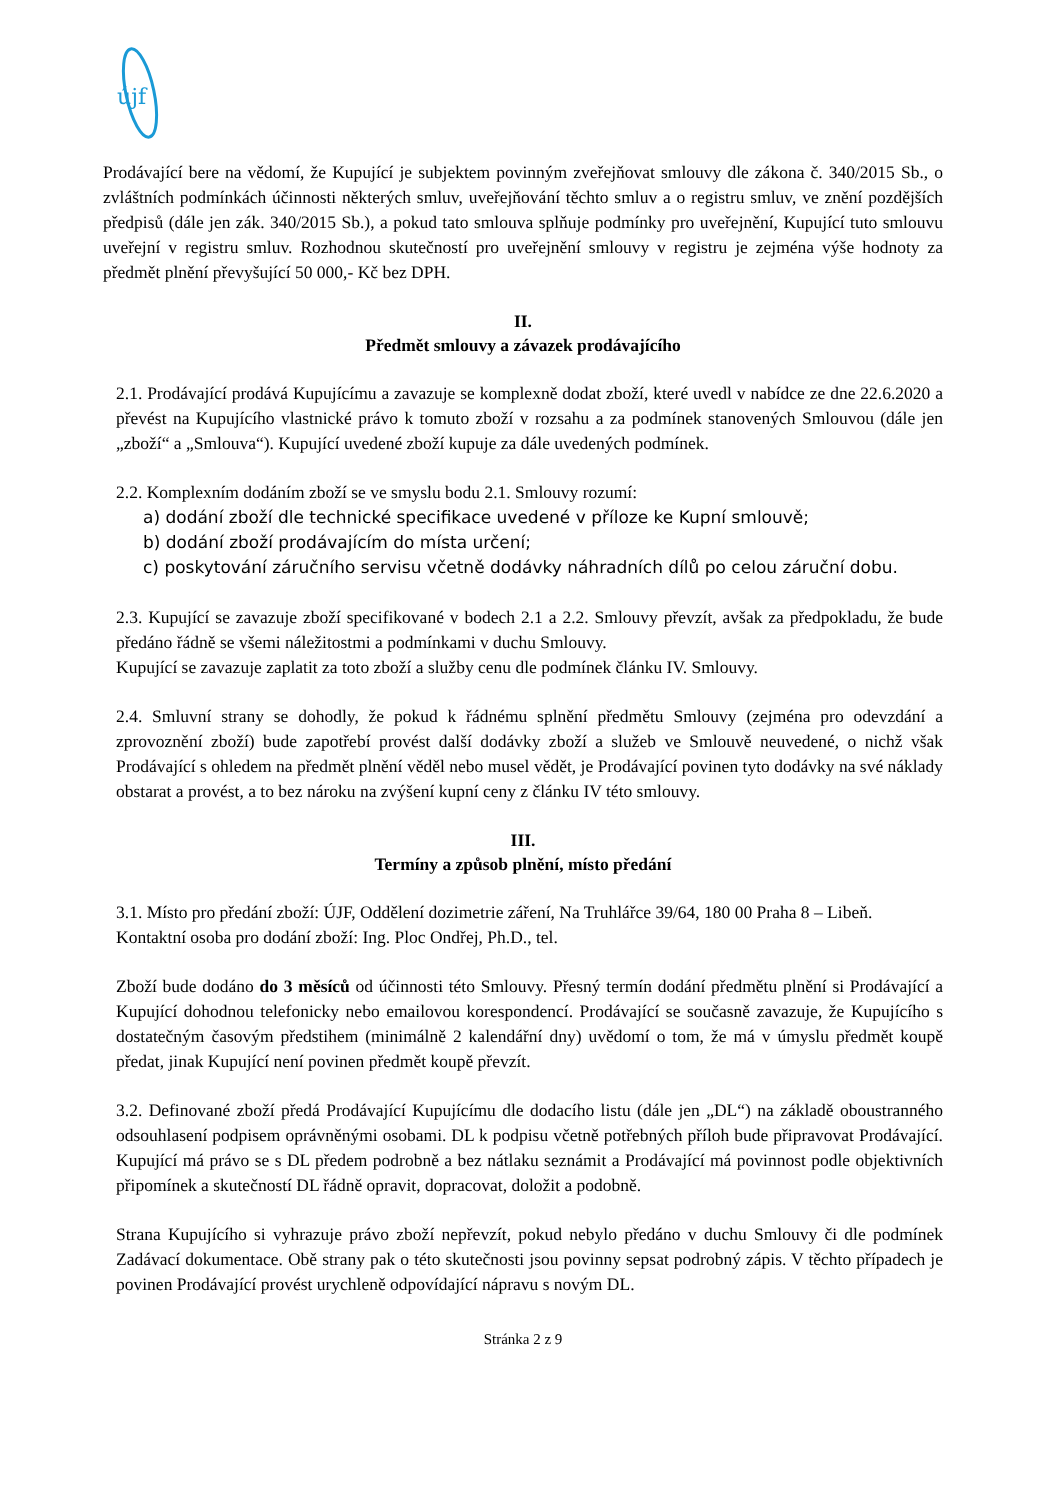újf
Prodávající bere na vědomí, že Kupující je subjektem povinným zveřejňovat smlouvy dle zákona č. 340/2015 Sb., o zvláštních podmínkách účinnosti některých smluv, uveřejňování těchto smluv a o registru smluv, ve znění pozdějších předpisů (dále jen zák. 340/2015 Sb.), a pokud tato smlouva splňuje podmínky pro uveřejnění, Kupující tuto smlouvu uveřejní v registru smluv. Rozhodnou skutečností pro uveřejnění smlouvy v registru je zejména výše hodnoty za předmět plnění převyšující 50 000,- Kč bez DPH.
II.
Předmět smlouvy a závazek prodávajícího
2.1. Prodávající prodává Kupujícímu a zavazuje se komplexně dodat zboží, které uvedl v nabídce ze dne 22.6.2020 a převést na Kupujícího vlastnické právo k tomuto zboží v rozsahu a za podmínek stanovených Smlouvou (dále jen „zboží“ a „Smlouva“). Kupující uvedené zboží kupuje za dále uvedených podmínek.
2.2. Komplexním dodáním zboží se ve smyslu bodu 2.1. Smlouvy rozumí:
a) dodání zboží dle technické specifikace uvedené v příloze ke Kupní smlouvě;
b) dodání zboží prodávajícím do místa určení;
c) poskytování záručního servisu včetně dodávky náhradních dílů po celou záruční dobu.
2.3. Kupující se zavazuje zboží specifikované v bodech 2.1 a 2.2. Smlouvy převzít, avšak za předpokladu, že bude předáno řádně se všemi náležitostmi a podmínkami v duchu Smlouvy.
Kupující se zavazuje zaplatit za toto zboží a služby cenu dle podmínek článku IV. Smlouvy.
2.4. Smluvní strany se dohodly, že pokud k řádnému splnění předmětu Smlouvy (zejména pro odevzdání a zprovoznění zboží) bude zapotřebí provést další dodávky zboží a služeb ve Smlouvě neuvedené, o nichž však Prodávající s ohledem na předmět plnění věděl nebo musel vědět, je Prodávající povinen tyto dodávky na své náklady obstarat a provést, a to bez nároku na zvýšení kupní ceny z článku IV této smlouvy.
III.
Termíny a způsob plnění, místo předání
3.1. Místo pro předání zboží: ÚJF, Oddělení dozimetrie záření, Na Truhlářce 39/64, 180 00 Praha 8 – Libeň.
Kontaktní osoba pro dodání zboží: Ing. Ploc Ondřej, Ph.D., tel.
Zboží bude dodáno do 3 měsíců od účinnosti této Smlouvy. Přesný termín dodání předmětu plnění si Prodávající a Kupující dohodnou telefonicky nebo emailovou korespondencí. Prodávající se současně zavazuje, že Kupujícího s dostatečným časovým předstihem (minimálně 2 kalendářní dny) uvědomí o tom, že má v úmyslu předmět koupě předat, jinak Kupující není povinen předmět koupě převzít.
3.2. Definované zboží předá Prodávající Kupujícímu dle dodacího listu (dále jen „DL“) na základě oboustranného odsouhlasení podpisem oprávněnými osobami. DL k podpisu včetně potřebných příloh bude připravovat Prodávající. Kupující má právo se s DL předem podrobně a bez nátlaku seznámit a Prodávající má povinnost podle objektivních připomínek a skutečností DL řádně opravit, dopracovat, doložit a podobně.
Strana Kupujícího si vyhrazuje právo zboží nepřevzít, pokud nebylo předáno v duchu Smlouvy či dle podmínek Zadávací dokumentace. Obě strany pak o této skutečnosti jsou povinny sepsat podrobný zápis. V těchto případech je povinen Prodávající provést urychleně odpovídající nápravu s novým DL.
Stránka 2 z 9